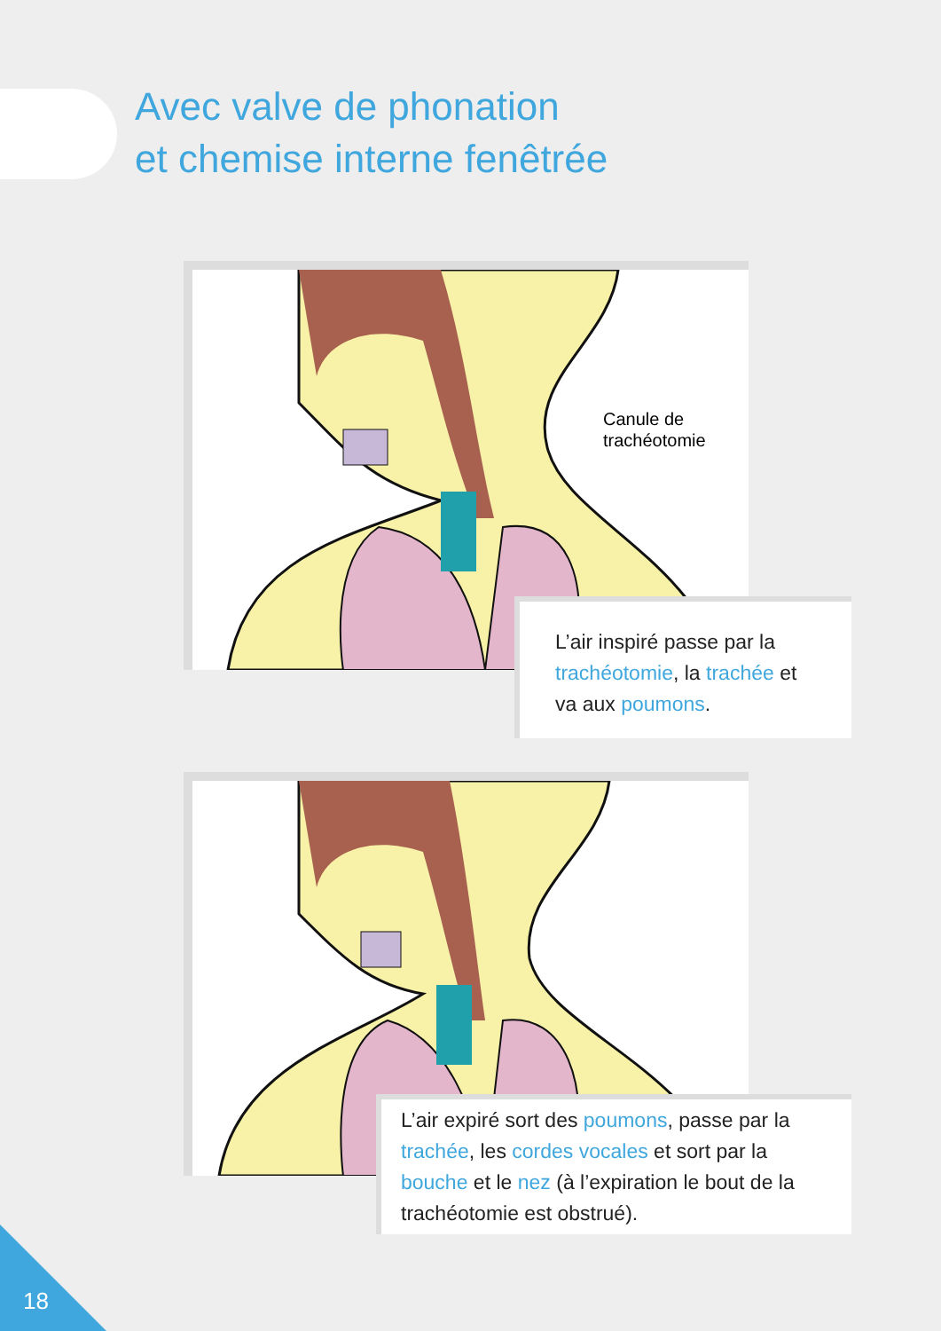Avec valve de phonation
et chemise interne fenêtrée
Canule de
trachéotomie
L’air inspiré passe par la trachéotomie, la trachée et va aux poumons.
L’air expiré sort des poumons, passe par la trachée, les cordes vocales et sort par la bouche et le nez (à l’expiration le bout de la trachéotomie est obstrué).
18